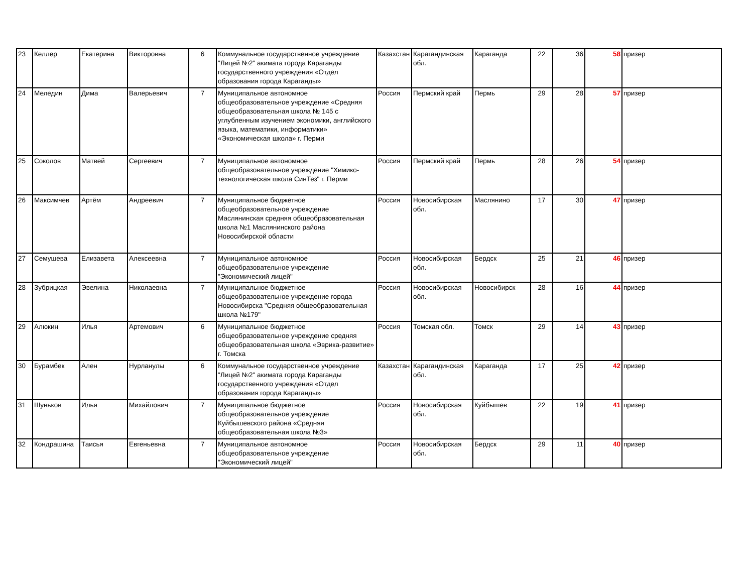| 23 | Келлер | Екатерина | Викторовна | 6 | Коммунальное государственное учреждение "Лицей №2" акимата города Караганды государственного учреждения «Отдел образования города Караганды» | Казахстан | Карагандинская обл. | Караганда | 22 | 36 | 58 | призер |
| 24 | Меледин | Дима | Валерьевич | 7 | Муниципальное автономное общеобразовательное учреждение «Средняя общеобразовательная школа № 145 с углубленным изучением экономики, английского языка, математики, информатики» «Экономическая школа» г. Перми | Россия | Пермский край | Пермь | 29 | 28 | 57 | призер |
| 25 | Соколов | Матвей | Сергеевич | 7 | Муниципальное автономное общеобразовательное учреждение "Химико-технологическая школа СинТез" г. Перми | Россия | Пермский край | Пермь | 28 | 26 | 54 | призер |
| 26 | Максимчев | Артём | Андреевич | 7 | Муниципальное бюджетное общеобразовательное учреждение Маслянинская средняя общеобразовательная школа №1 Маслянинского района Новосибирской области | Россия | Новосибирская обл. | Маслянино | 17 | 30 | 47 | призер |
| 27 | Семушева | Елизавета | Алексеевна | 7 | Муниципальное автономное общеобразовательное учреждение "Экономический лицей" | Россия | Новосибирская обл. | Бердск | 25 | 21 | 46 | призер |
| 28 | Зубрицкая | Эвелина | Николаевна | 7 | Муниципальное бюджетное общеобразовательное учреждение города Новосибирска "Средняя общеобразовательная школа №179" | Россия | Новосибирская обл. | Новосибирск | 28 | 16 | 44 | призер |
| 29 | Алюкин | Илья | Артемович | 6 | Муниципальное бюджетное общеобразовательное учреждение средняя общеобразовательная школа «Эврика-развитие» г. Томска | Россия | Томская обл. | Томск | 29 | 14 | 43 | призер |
| 30 | Бурамбек | Ален | Нурланулы | 6 | Коммунальное государственное учреждение "Лицей №2" акимата города Караганды государственного учреждения «Отдел образования города Караганды» | Казахстан | Карагандинская обл. | Караганда | 17 | 25 | 42 | призер |
| 31 | Шуньков | Илья | Михайлович | 7 | Муниципальное бюджетное общеобразовательное учреждение Куйбышевского района «Средняя общеобразовательная школа №3» | Россия | Новосибирская обл. | Куйбышев | 22 | 19 | 41 | призер |
| 32 | Кондрашина | Таисья | Евгеньевна | 7 | Муниципальное автономное общеобразовательное учреждение "Экономический лицей" | Россия | Новосибирская обл. | Бердск | 29 | 11 | 40 | призер |